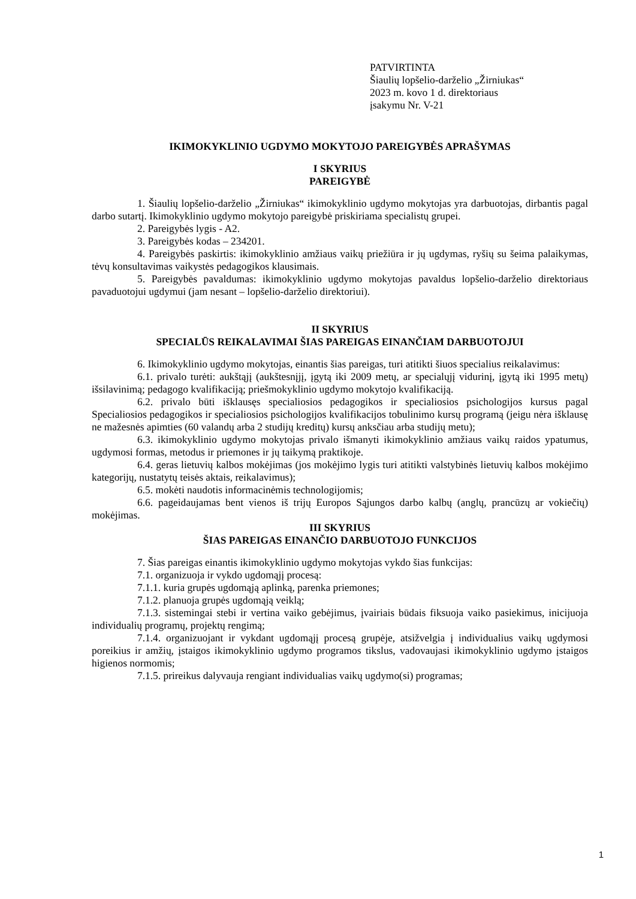PATVIRTINTA
Šiaulių lopšelio-darželio „Žirniukas“
2023 m. kovo 1 d. direktoriaus
įsakymu Nr. V-21
IKIMOKYKLINIO UGDYMO MOKYTOJO PAREIGYBĖS APRAŠYMAS
I SKYRIUS
PAREIGYBĖ
1. Šiaulių lopšelio-darželio „Žirniukas“ ikimokyklinio ugdymo mokytojas yra darbuotojas, dirbantis pagal darbo sutartį. Ikimokyklinio ugdymo mokytojo pareigybė priskiriama specialistų grupei.
2. Pareigybės lygis - A2.
3. Pareigybės kodas – 234201.
4. Pareigybės paskirtis: ikimokyklinio amžiaus vaikų priežiūra ir jų ugdymas, ryšių su šeima palaikymas, tėvų konsultavimas vaikystės pedagogikos klausimais.
5. Pareigybės pavaldumas: ikimokyklinio ugdymo mokytojas pavaldus lopšelio-darželio direktoriaus pavaduotojui ugdymui (jam nesant – lopšelio-darželio direktoriui).
II SKYRIUS
SPECIALŪS REIKALAVIMAI ŠIAS PAREIGAS EINANČIAM DARBUOTOJUI
6. Ikimokyklinio ugdymo mokytojas, einantis šias pareigas, turi atitikti šiuos specialius reikalavimus:
6.1. privalo turėti: aukštąjį (aukštesnįjį, įgytą iki 2009 metų, ar specialųjį vidurinį, įgytą iki 1995 metų) išsilavinimą; pedagogo kvalifikaciją; priešmokyklinio ugdymo mokytojo kvalifikaciją.
6.2. privalo būti išklausęs specialiosios pedagogikos ir specialiosios psichologijos kursus pagal Specialiosios pedagogikos ir specialiosios psichologijos kvalifikacijos tobulinimo kursų programą (jeigu nėra išklausę ne mažesnės apimties (60 valandų arba 2 studijų kreditų) kursų anksčiau arba studijų metu);
6.3. ikimokyklinio ugdymo mokytojas privalo išmanyti ikimokyklinio amžiaus vaikų raidos ypatumus, ugdymosi formas, metodus ir priemones ir jų taikymą praktikoje.
6.4. geras lietuvių kalbos mokėjimas (jos mokėjimo lygis turi atitikti valstybinės lietuvių kalbos mokėjimo kategorijų, nustatytų teisės aktais, reikalavimus);
6.5. mokėti naudotis informacinėmis technologijomis;
6.6. pageidaujamas bent vienos iš trijų Europos Sąjungos darbo kalbų (anglų, prancūzų ar vokiečių) mokėjimas.
III SKYRIUS
ŠIAS PAREIGAS EINANČIO DARBUOTOJO FUNKCIJOS
7. Šias pareigas einantis ikimokyklinio ugdymo mokytojas vykdo šias funkcijas:
7.1. organizuoja ir vykdo ugdomąjį procesą:
7.1.1. kuria grupės ugdomąją aplinką, parenka priemones;
7.1.2. planuoja grupės ugdomąją veiklą;
7.1.3. sistemingai stebi ir vertina vaiko gebėjimus, įvairiais būdais fiksuoja vaiko pasiekimus, inicijuoja individualių programų, projektų rengimą;
7.1.4. organizuojant ir vykdant ugdomąjį procesą grupėje, atsižvelgia į individualius vaikų ugdymosi poreikius ir amžių, įstaigos ikimokyklinio ugdymo programos tikslus, vadovaujasi ikimokyklinio ugdymo įstaigos higienos normomis;
7.1.5. prireikus dalyvauja rengiant individualias vaikų ugdymo(si) programas;
1